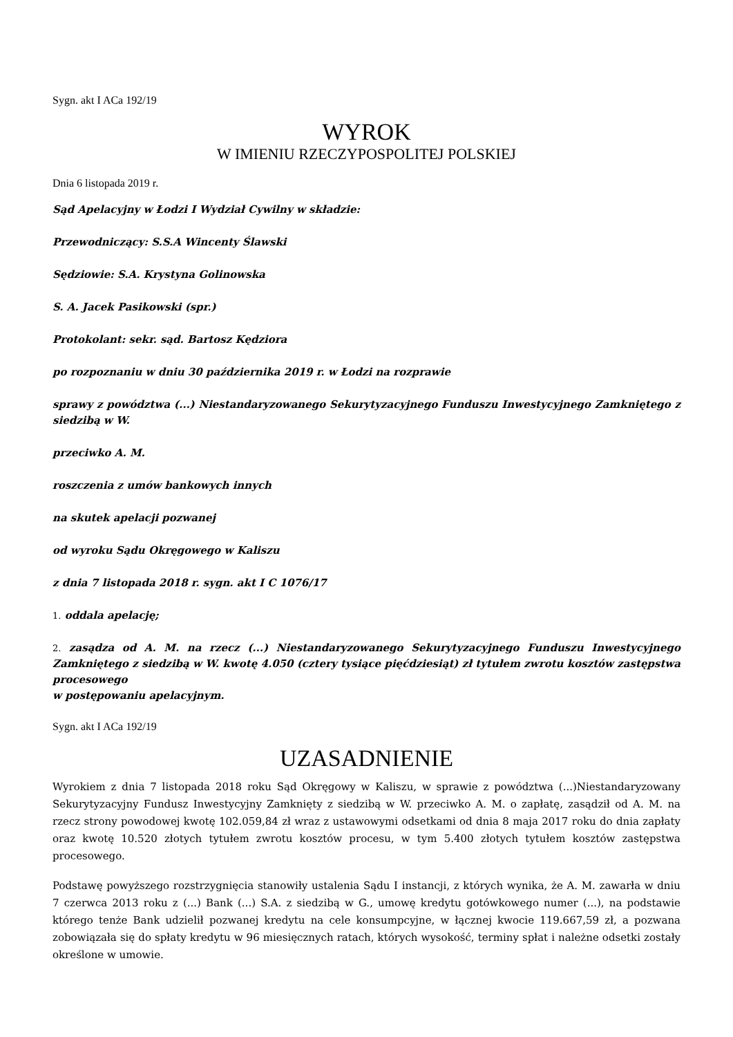Sygn. akt I ACa 192/19
WYROK
W IMIENIU RZECZYPOSPOLITEJ POLSKIEJ
Dnia 6 listopada 2019 r.
Sąd Apelacyjny w Łodzi I Wydział Cywilny w składzie:
Przewodniczący: S.S.A Wincenty Ślawski
Sędziowie: S.A. Krystyna Golinowska
S. A. Jacek Pasikowski (spr.)
Protokolant: sekr. sąd. Bartosz Kędziora
po rozpoznaniu w dniu 30 października 2019 r. w Łodzi na rozprawie
sprawy z powództwa (...) Niestandaryzowanego Sekurytyzacyjnego Funduszu Inwestycyjnego Zamkniętego z siedzibą w W.
przeciwko A. M.
roszczenia z umów bankowych innych
na skutek apelacji pozwanej
od wyroku Sądu Okręgowego w Kaliszu
z dnia 7 listopada 2018 r. sygn. akt I C 1076/17
1. oddala apelację;
2. zasądza od A. M. na rzecz (...) Niestandaryzowanego Sekurytyzacyjnego Funduszu Inwestycyjnego Zamkniętego z siedzibą w W. kwotę 4.050 (cztery tysiące pięćdziesiąt) zł tytułem zwrotu kosztów zastępstwa procesowego
w postępowaniu apelacyjnym.
Sygn. akt I ACa 192/19
UZASADNIENIE
Wyrokiem z dnia 7 listopada 2018 roku Sąd Okręgowy w Kaliszu, w sprawie z powództwa (...)Niestandaryzowany Sekurytyzacyjny Fundusz Inwestycyjny Zamknięty z siedzibą w W. przeciwko A. M. o zapłatę, zasądził od A. M. na rzecz strony powodowej kwotę 102.059,84 zł wraz z ustawowymi odsetkami od dnia 8 maja 2017 roku do dnia zapłaty oraz kwotę 10.520 złotych tytułem zwrotu kosztów procesu, w tym 5.400 złotych tytułem kosztów zastępstwa procesowego.
Podstawę powyższego rozstrzygnięcia stanowiły ustalenia Sądu I instancji, z których wynika, że A. M. zawarła w dniu 7 czerwca 2013 roku z (...) Bank (...) S.A. z siedzibą w G., umowę kredytu gotówkowego numer (...), na podstawie którego tenże Bank udzielił pozwanej kredytu na cele konsumpcyjne, w łącznej kwocie 119.667,59 zł, a pozwana zobowiązała się do spłaty kredytu w 96 miesięcznych ratach, których wysokość, terminy spłat i należne odsetki zostały określone w umowie.